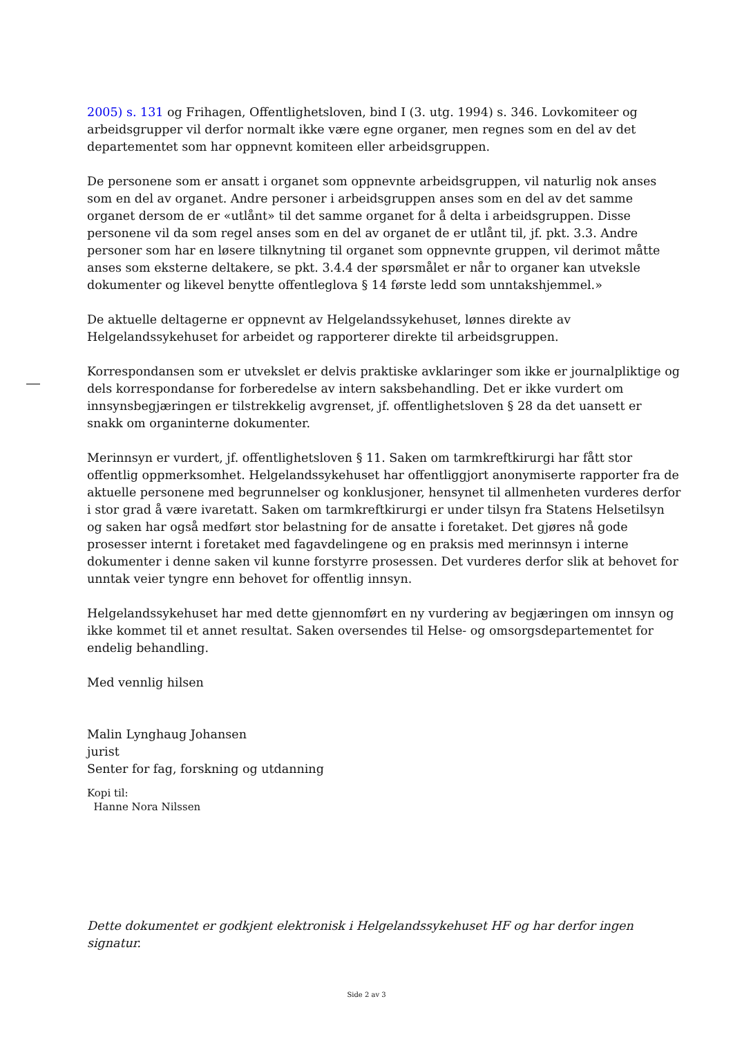2005) s. 131 og Frihagen, Offentlighetsloven, bind I (3. utg. 1994) s. 346. Lovkomiteer og arbeidsgrupper vil derfor normalt ikke være egne organer, men regnes som en del av det departementet som har oppnevnt komiteen eller arbeidsgruppen.
De personene som er ansatt i organet som oppnevnte arbeidsgruppen, vil naturlig nok anses som en del av organet. Andre personer i arbeidsgruppen anses som en del av det samme organet dersom de er «utlånt» til det samme organet for å delta i arbeidsgruppen. Disse personene vil da som regel anses som en del av organet de er utlånt til, jf. pkt. 3.3. Andre personer som har en løsere tilknytning til organet som oppnevnte gruppen, vil derimot måtte anses som eksterne deltakere, se pkt. 3.4.4 der spørsmålet er når to organer kan utveksle dokumenter og likevel benytte offentleglova § 14 første ledd som unntakshjemmel.»
De aktuelle deltagerne er oppnevnt av Helgelandssykehuset, lønnes direkte av Helgelandssykehuset for arbeidet og rapporterer direkte til arbeidsgruppen.
Korrespondansen som er utvekslet er delvis praktiske avklaringer som ikke er journalpliktige og dels korrespondanse for forberedelse av intern saksbehandling. Det er ikke vurdert om innsynsbegjæringen er tilstrekkelig avgrenset, jf. offentlighetsloven § 28 da det uansett er snakk om organinterne dokumenter.
Merinnsyn er vurdert, jf. offentlighetsloven § 11. Saken om tarmkreftkirurgi har fått stor offentlig oppmerksomhet. Helgelandssykehuset har offentliggjort anonymiserte rapporter fra de aktuelle personene med begrunnelser og konklusjoner, hensynet til allmenheten vurderes derfor i stor grad å være ivaretatt. Saken om tarmkreftkirurgi er under tilsyn fra Statens Helsetilsyn og saken har også medført stor belastning for de ansatte i foretaket. Det gjøres nå gode prosesser internt i foretaket med fagavdelingene og en praksis med merinnsyn i interne dokumenter i denne saken vil kunne forstyrre prosessen. Det vurderes derfor slik at behovet for unntak veier tyngre enn behovet for offentlig innsyn.
Helgelandssykehuset har med dette gjennomført en ny vurdering av begjæringen om innsyn og ikke kommet til et annet resultat. Saken oversendes til Helse- og omsorgsdepartementet for endelig behandling.
Med vennlig hilsen
Malin Lynghaug Johansen
jurist
Senter for fag, forskning og utdanning
Kopi til:
Hanne Nora Nilssen
Dette dokumentet er godkjent elektronisk i Helgelandssykehuset HF og har derfor ingen signatur.
Side 2 av 3